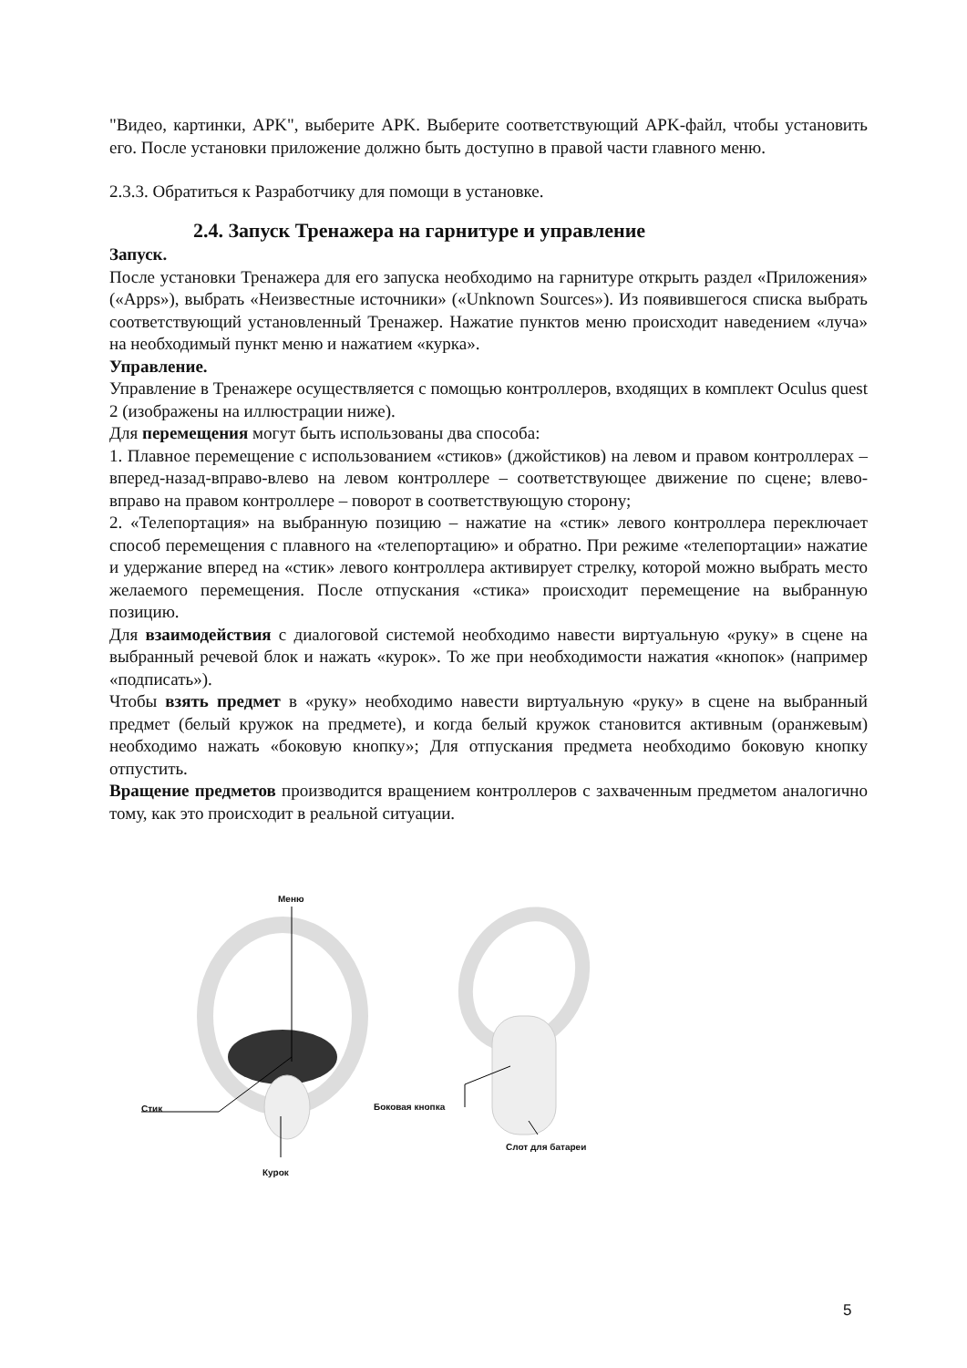"Видео, картинки, APK", выберите APK. Выберите соответствующий APK-файл, чтобы установить его. После установки приложение должно быть доступно в правой части главного меню.
2.3.3. Обратиться к Разработчику для помощи в установке.
2.4. Запуск Тренажера на гарнитуре и управление
Запуск.
После установки Тренажера для его запуска необходимо на гарнитуре открыть раздел «Приложения» («Apps»), выбрать «Неизвестные источники» («Unknown Sources»). Из появившегося списка выбрать соответствующий установленный Тренажер. Нажатие пунктов меню происходит наведением «луча» на необходимый пункт меню и нажатием «курка».
Управление.
Управление в Тренажере осуществляется с помощью контроллеров, входящих в комплект Oculus quest 2 (изображены на иллюстрации ниже).
Для перемещения могут быть использованы два способа:
1. Плавное перемещение с использованием «стиков» (джойстиков) на левом и правом контроллерах – вперед-назад-вправо-влево на левом контроллере – соответствующее движение по сцене; влево-вправо на правом контроллере – поворот в соответствующую сторону;
2. «Телепортация» на выбранную позицию – нажатие на «стик» левого контроллера переключает способ перемещения с плавного на «телепортацию» и обратно. При режиме «телепортации» нажатие и удержание вперед на «стик» левого контроллера активирует стрелку, которой можно выбрать место желаемого перемещения. После отпускания «стика» происходит перемещение на выбранную позицию.
Для взаимодействия с диалоговой системой необходимо навести виртуальную «руку» в сцене на выбранный речевой блок и нажать «курок». То же при необходимости нажатия «кнопок» (например «подписать»).
Чтобы взять предмет в «руку» необходимо навести виртуальную «руку» в сцене на выбранный предмет (белый кружок на предмете), и когда белый кружок становится активным (оранжевым) необходимо нажать «боковую кнопку»; Для отпускания предмета необходимо боковую кнопку отпустить.
Вращение предметов производится вращением контроллеров с захваченным предметом аналогично тому, как это происходит в реальной ситуации.
Меню
Стик
Курок
Боковая кнопка
Слот для батареи
5